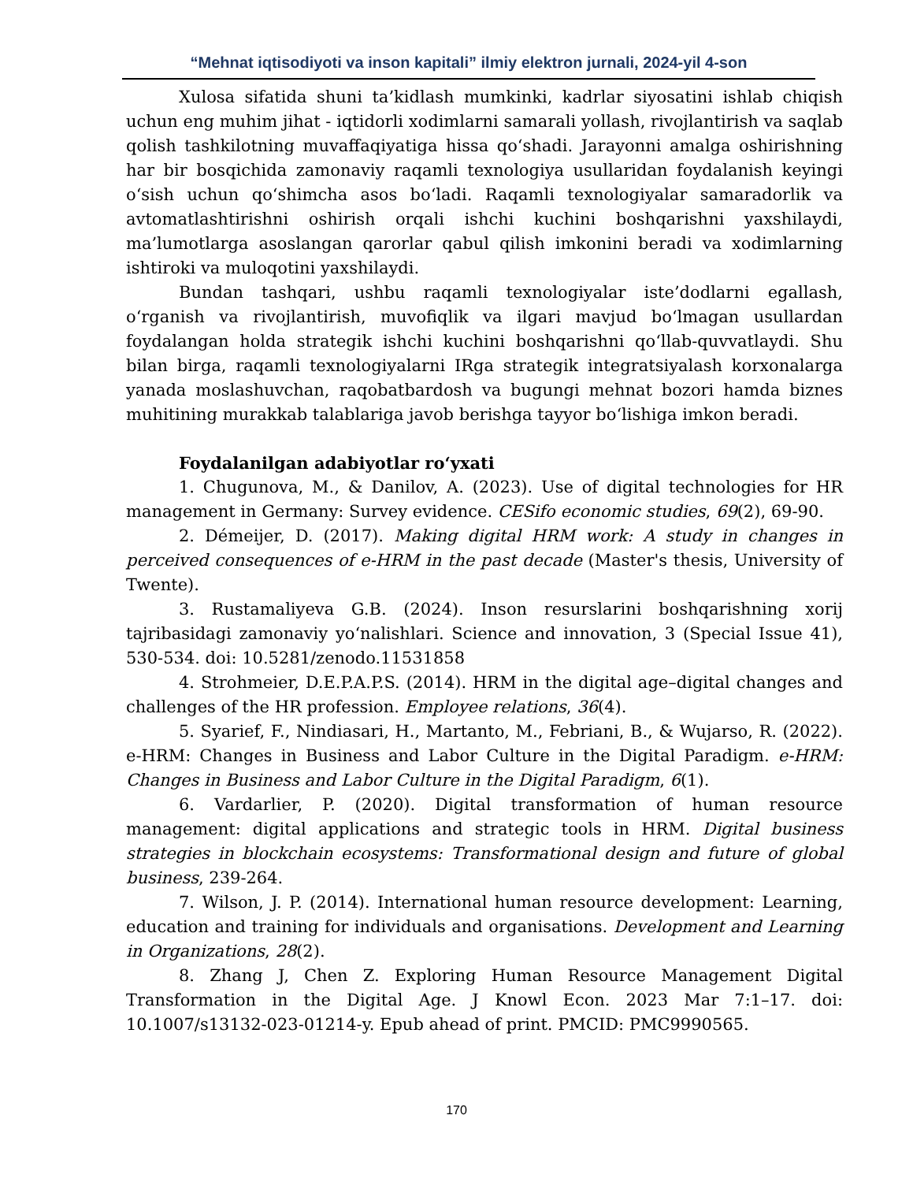“Mehnat iqtisodiyoti va inson kapitali” ilmiy elektron jurnali, 2024-yil 4-son
Xulosa sifatida shuni ta’kidlash mumkinki, kadrlar siyosatini ishlab chiqish uchun eng muhim jihat - iqtidorli xodimlarni samarali yollash, rivojlantirish va saqlab qolish tashkilotning muvaffaqiyatiga hissa qoʻshadi. Jarayonni amalga oshirishning har bir bosqichida zamonaviy raqamli texnologiya usullaridan foydalanish keyingi oʻsish uchun qoʻshimcha asos boʻladi. Raqamli texnologiyalar samaradorlik va avtomatlashtirishni oshirish orqali ishchi kuchini boshqarishni yaxshilaydi, ma’lumotlarga asoslangan qarorlar qabul qilish imkonini beradi va xodimlarning ishtiroki va muloqotini yaxshilaydi.
Bundan tashqari, ushbu raqamli texnologiyalar iste’dodlarni egallash, oʻrganish va rivojlantirish, muvofiqlik va ilgari mavjud boʻlmagan usullardan foydalangan holda strategik ishchi kuchini boshqarishni qoʻllab-quvvatlaydi. Shu bilan birga, raqamli texnologiyalarni IRga strategik integratsiyalash korxonalarga yanada moslashuvchan, raqobatbardosh va bugungi mehnat bozori hamda biznes muhitining murakkab talablariga javob berishga tayyor boʻlishiga imkon beradi.
Foydalanilgan adabiyotlar roʻyxati
1. Chugunova, M., & Danilov, A. (2023). Use of digital technologies for HR management in Germany: Survey evidence. CESifo economic studies, 69(2), 69-90.
2. Démeijer, D. (2017). Making digital HRM work: A study in changes in perceived consequences of e-HRM in the past decade (Master's thesis, University of Twente).
3. Rustamaliyeva G.B. (2024). Inson resurslarini boshqarishning xorij tajribasidagi zamonaviy yoʻnalishlari. Science and innovation, 3 (Special Issue 41), 530-534. doi: 10.5281/zenodo.11531858
4. Strohmeier, D.E.P.A.P.S. (2014). HRM in the digital age–digital changes and challenges of the HR profession. Employee relations, 36(4).
5. Syarief, F., Nindiasari, H., Martanto, M., Febriani, B., & Wujarso, R. (2022). e-HRM: Changes in Business and Labor Culture in the Digital Paradigm. e-HRM: Changes in Business and Labor Culture in the Digital Paradigm, 6(1).
6. Vardarlier, P. (2020). Digital transformation of human resource management: digital applications and strategic tools in HRM. Digital business strategies in blockchain ecosystems: Transformational design and future of global business, 239-264.
7. Wilson, J. P. (2014). International human resource development: Learning, education and training for individuals and organisations. Development and Learning in Organizations, 28(2).
8. Zhang J, Chen Z. Exploring Human Resource Management Digital Transformation in the Digital Age. J Knowl Econ. 2023 Mar 7:1–17. doi: 10.1007/s13132-023-01214-y. Epub ahead of print. PMCID: PMC9990565.
170